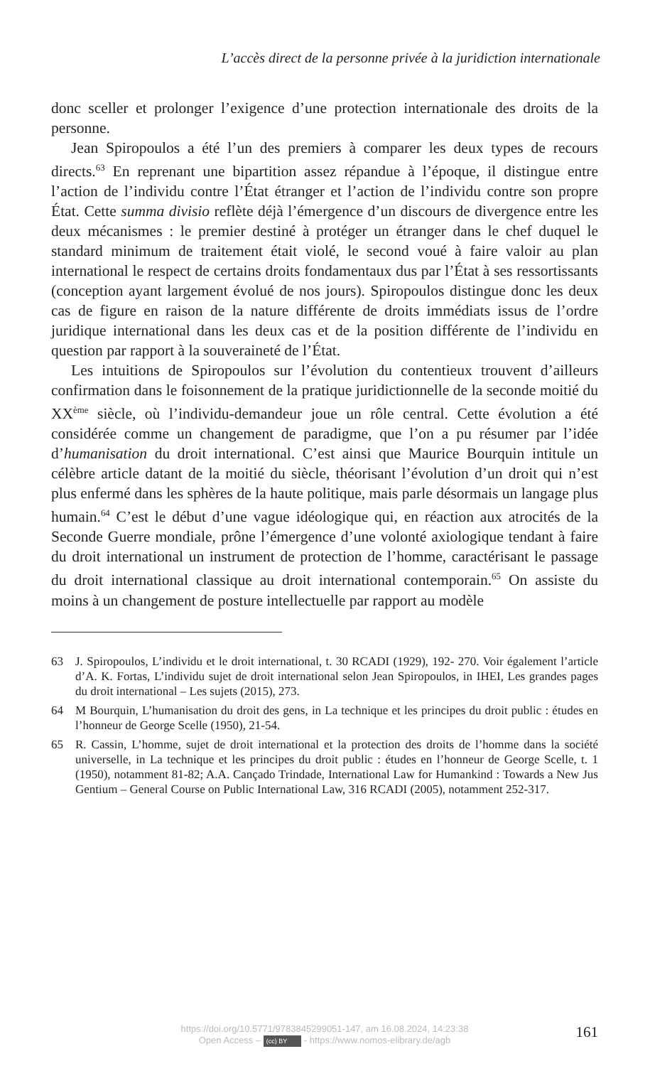L’accès direct de la personne privée à la juridiction internationale
donc sceller et prolonger l’exigence d’une protection internationale des droits de la personne.
Jean Spiropoulos a été l’un des premiers à comparer les deux types de recours directs.<sup>63</sup> En reprenant une bipartition assez répandue à l’époque, il distingue entre l’action de l’individu contre l’État étranger et l’action de l’individu contre son propre État. Cette summa divisio reflète déjà l’émergence d’un discours de divergence entre les deux mécanismes : le premier destiné à protéger un étranger dans le chef duquel le standard minimum de traitement était violé, le second voué à faire valoir au plan international le respect de certains droits fondamentaux dus par l’État à ses ressortissants (conception ayant largement évolué de nos jours). Spiropoulos distingue donc les deux cas de figure en raison de la nature différente de droits immédiats issus de l’ordre juridique international dans les deux cas et de la position différente de l’individu en question par rapport à la souveraineté de l’État.
Les intuitions de Spiropoulos sur l’évolution du contentieux trouvent d’ailleurs confirmation dans le foisonnement de la pratique juridictionnelle de la seconde moitié du XX<sup>ème</sup> siècle, où l’individu-demandeur joue un rôle central. Cette évolution a été considérée comme un changement de paradigme, que l’on a pu résumer par l’idée d’humanisation du droit international. C’est ainsi que Maurice Bourquin intitule un célèbre article datant de la moitié du siècle, théorisant l’évolution d’un droit qui n’est plus enfermé dans les sphères de la haute politique, mais parle désormais un langage plus humain.<sup>64</sup> C’est le début d’une vague idéologique qui, en réaction aux atrocités de la Seconde Guerre mondiale, prône l’émergence d’une volonté axiologique tendant à faire du droit international un instrument de protection de l’homme, caractérisant le passage du droit international classique au droit international contemporain.<sup>65</sup> On assiste du moins à un changement de posture intellectuelle par rapport au modèle
63 J. Spiropoulos, L’individu et le droit international, t. 30 RCADI (1929), 192- 270. Voir également l’article d’A. K. Fortas, L’individu sujet de droit international selon Jean Spiropoulos, in IHEI, Les grandes pages du droit international – Les sujets (2015), 273.
64 M Bourquin, L’humanisation du droit des gens, in La technique et les principes du droit public : études en l’honneur de George Scelle (1950), 21-54.
65 R. Cassin, L’homme, sujet de droit international et la protection des droits de l’homme dans la société universelle, in La technique et les principes du droit public : études en l’honneur de George Scelle, t. 1 (1950), notamment 81-82; A.A. Cançado Trindade, International Law for Humankind : Towards a New Jus Gentium – General Course on Public International Law, 316 RCADI (2005), notamment 252-317.
https://doi.org/10.5771/9783845299051-147, am 16.08.2024, 14:23:38
Open Access – (cc) BY - https://www.nomos-elibrary.de/agb
161